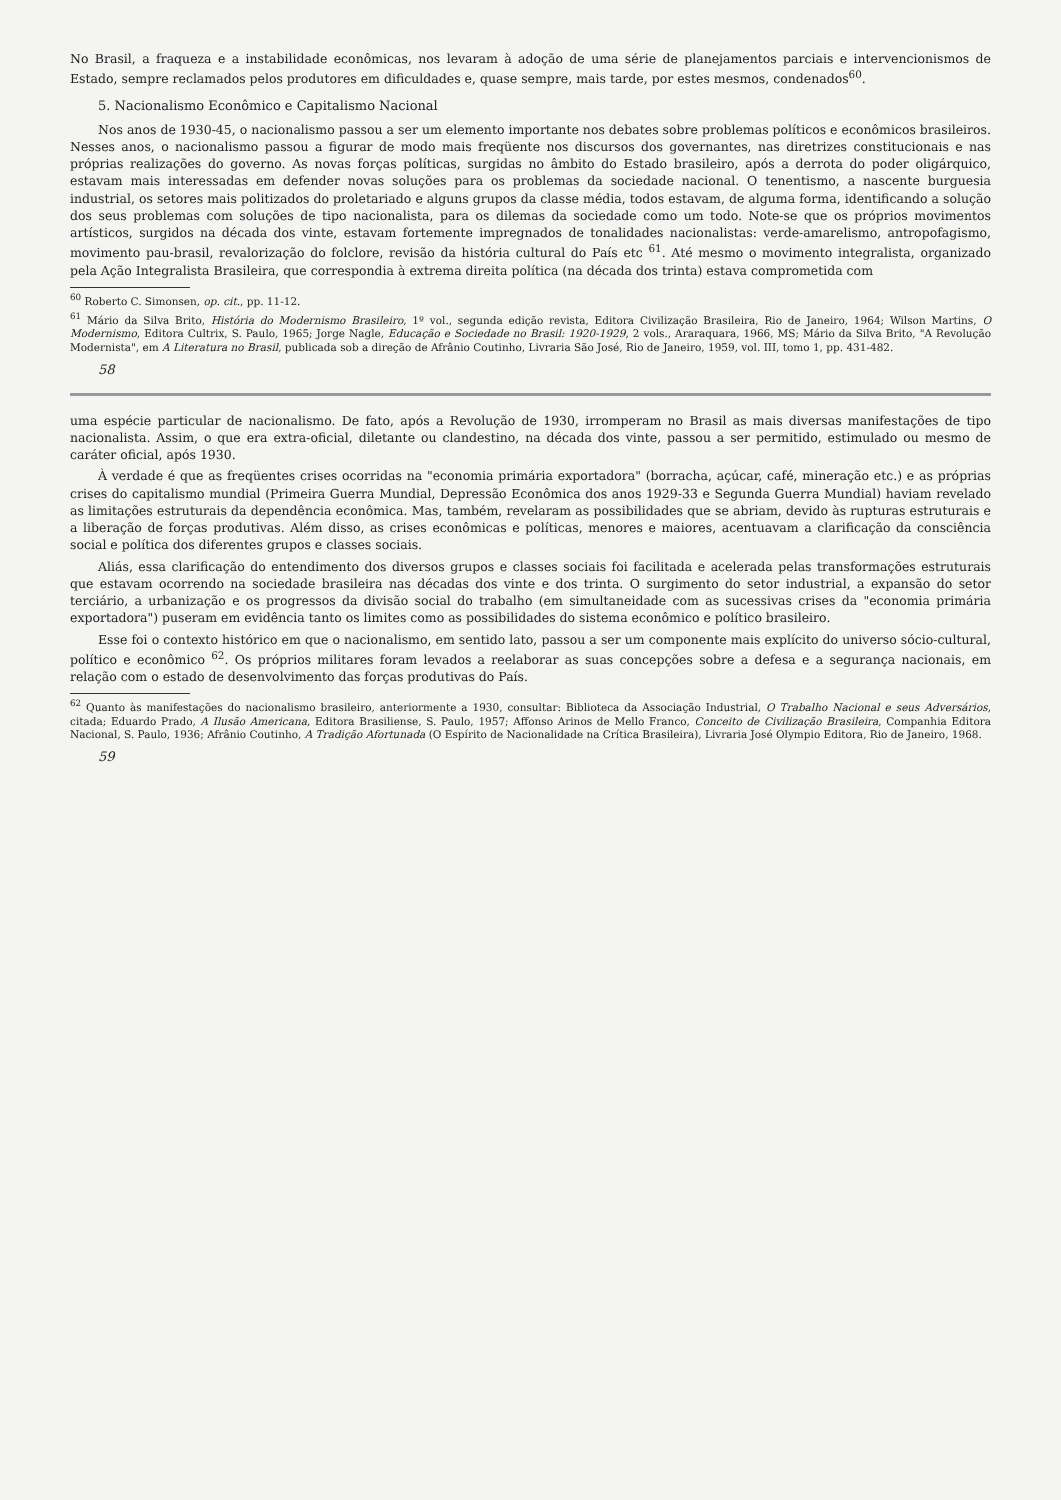No Brasil, a fraqueza e a instabilidade econômicas, nos levaram à adoção de uma série de planejamentos parciais e intervencionismos de Estado, sempre reclamados pelos produtores em dificuldades e, quase sempre, mais tarde, por estes mesmos, condenados<sup>60</sup>.
5. Nacionalismo Econômico e Capitalismo Nacional
Nos anos de 1930-45, o nacionalismo passou a ser um elemento importante nos debates sobre problemas políticos e econômicos brasileiros. Nesses anos, o nacionalismo passou a figurar de modo mais freqüente nos discursos dos governantes, nas diretrizes constitucionais e nas próprias realizações do governo. As novas forças políticas, surgidas no âmbito do Estado brasileiro, após a derrota do poder oligárquico, estavam mais interessadas em defender novas soluções para os problemas da sociedade nacional. O tenentismo, a nascente burguesia industrial, os setores mais politizados do proletariado e alguns grupos da classe média, todos estavam, de alguma forma, identificando a solução dos seus problemas com soluções de tipo nacionalista, para os dilemas da sociedade como um todo. Note-se que os próprios movimentos artísticos, surgidos na década dos vinte, estavam fortemente impregnados de tonalidades nacionalistas: verde-amarelismo, antropofagismo, movimento pau-brasil, revalorização do folclore, revisão da história cultural do País etc <sup>61</sup>. Até mesmo o movimento integralista, organizado pela Ação Integralista Brasileira, que correspondia à extrema direita política (na década dos trinta) estava comprometida com
<sup>60</sup> Roberto C. Simonsen, op. cit., pp. 11-12.
<sup>61</sup> Mário da Silva Brito, História do Modernismo Brasileiro, 1º vol., segunda edição revista, Editora Civilização Brasileira, Rio de Janeiro, 1964; Wilson Martins, O Modernismo, Editora Cultrix, S. Paulo, 1965; Jorge Nagle, Educação e Sociedade no Brasil: 1920-1929, 2 vols., Araraquara, 1966, MS; Mário da Silva Brito, "A Revolução Modernista", em A Literatura no Brasil, publicada sob a direção de Afrânio Coutinho, Livraria São José, Rio de Janeiro, 1959, vol. III, tomo 1, pp. 431-482.
58
uma espécie particular de nacionalismo. De fato, após a Revolução de 1930, irromperam no Brasil as mais diversas manifestações de tipo nacionalista. Assim, o que era extra-oficial, diletante ou clandestino, na década dos vinte, passou a ser permitido, estimulado ou mesmo de caráter oficial, após 1930.
À verdade é que as freqüentes crises ocorridas na "economia primária exportadora" (borracha, açúcar, café, mineração etc.) e as próprias crises do capitalismo mundial (Primeira Guerra Mundial, Depressão Econômica dos anos 1929-33 e Segunda Guerra Mundial) haviam revelado as limitações estruturais da dependência econômica. Mas, também, revelaram as possibilidades que se abriam, devido às rupturas estruturais e a liberação de forças produtivas. Além disso, as crises econômicas e políticas, menores e maiores, acentuavam a clarificação da consciência social e política dos diferentes grupos e classes sociais.
Aliás, essa clarificação do entendimento dos diversos grupos e classes sociais foi facilitada e acelerada pelas transformações estruturais que estavam ocorrendo na sociedade brasileira nas décadas dos vinte e dos trinta. O surgimento do setor industrial, a expansão do setor terciário, a urbanização e os progressos da divisão social do trabalho (em simultaneidade com as sucessivas crises da "economia primária exportadora") puseram em evidência tanto os limites como as possibilidades do sistema econômico e político brasileiro.
Esse foi o contexto histórico em que o nacionalismo, em sentido lato, passou a ser um componente mais explícito do universo sócio-cultural, político e econômico <sup>62</sup>. Os próprios militares foram levados a reelaborar as suas concepções sobre a defesa e a segurança nacionais, em relação com o estado de desenvolvimento das forças produtivas do País.
<sup>62</sup> Quanto às manifestações do nacionalismo brasileiro, anteriormente a 1930, consultar: Biblioteca da Associação Industrial, O Trabalho Nacional e seus Adversários, citada; Eduardo Prado, A Ilusão Americana, Editora Brasiliense, S. Paulo, 1957; Affonso Arinos de Mello Franco, Conceito de Civilização Brasileira, Companhia Editora Nacional, S. Paulo, 1936; Afrânio Coutinho, A Tradição Afortunada (O Espírito de Nacionalidade na Crítica Brasileira), Livraria José Olympio Editora, Rio de Janeiro, 1968.
59